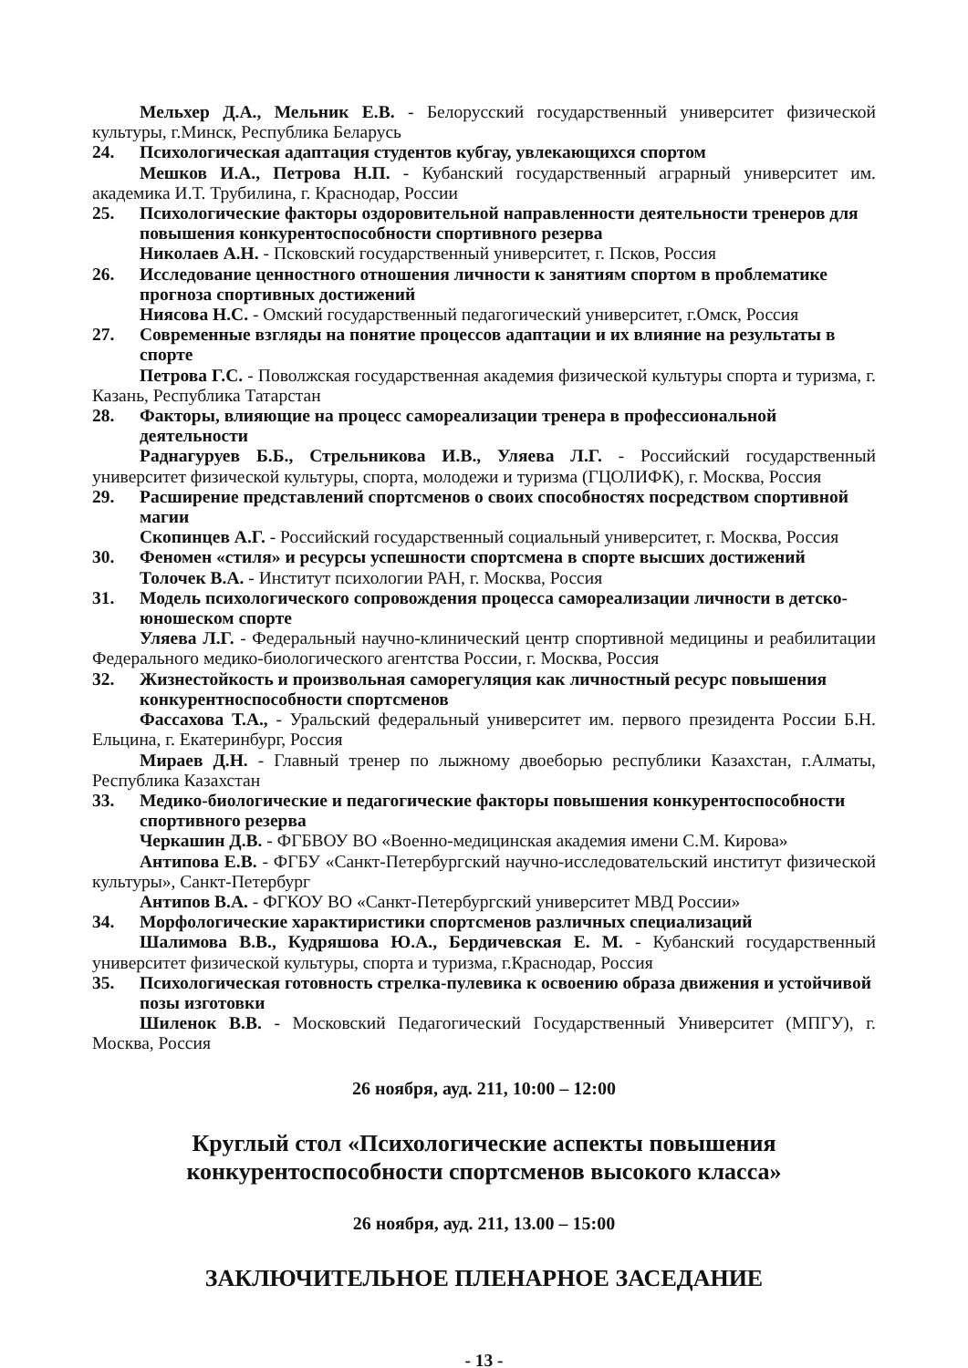Мельхер Д.А., Мельник Е.В. - Белорусский государственный университет физической культуры, г.Минск, Республика Беларусь
24. Психологическая адаптация студентов кубгау, увлекающихся спортом
Мешков И.А., Петрова Н.П. - Кубанский государственный аграрный университет им. академика И.Т. Трубилина, г. Краснодар, России
25. Психологические факторы оздоровительной направленности деятельности тренеров для повышения конкурентоспособности спортивного резерва
Николаев А.Н. - Псковский государственный университет, г. Псков, Россия
26. Исследование ценностного отношения личности к занятиям спортом в проблематике прогноза спортивных достижений
Ниясова Н.С. - Омский государственный педагогический университет, г.Омск, Россия
27. Современные взгляды на понятие процессов адаптации и их влияние на результаты в спорте
Петрова Г.С. - Поволжская государственная академия физической культуры спорта и туризма, г. Казань, Республика Татарстан
28. Факторы, влияющие на процесс самореализации тренера в профессиональной деятельности
Раднагуруев Б.Б., Стрельникова И.В., Уляева Л.Г. - Российский государственный университет физической культуры, спорта, молодежи и туризма (ГЦОЛИФК), г. Москва, Россия
29. Расширение представлений спортсменов о своих способностях посредством спортивной магии
Скопинцев А.Г. - Российский государственный социальный университет, г. Москва, Россия
30. Феномен «стиля» и ресурсы успешности спортсмена в спорте высших достижений
Толочек В.А. - Институт психологии РАН, г. Москва, Россия
31. Модель психологического сопровождения процесса самореализации личности в детско-юношеском спорте
Уляева Л.Г. - Федеральный научно-клинический центр спортивной медицины и реабилитации Федерального медико-биологического агентства России, г. Москва, Россия
32. Жизнестойкость и произвольная саморегуляция как личностный ресурс повышения конкурентноспособности спортсменов
Фассахова Т.А., - Уральский федеральный университет им. первого президента России Б.Н. Ельцина, г. Екатеринбург, Россия
Мираев Д.Н. - Главный тренер по лыжному двоеборью республики Казахстан, г.Алматы, Республика Казахстан
33. Медико-биологические и педагогические факторы повышения конкурентоспособности спортивного резерва
Черкашин Д.В. - ФГБВОУ ВО «Военно-медицинская академия имени С.М. Кирова»
Антипова Е.В. - ФГБУ «Санкт-Петербургский научно-исследовательский институт физической культуры», Санкт-Петербург
Антипов В.А. - ФГКОУ ВО «Санкт-Петербургский университет МВД России»
34. Морфологические характиристики спортсменов различных специализаций
Шалимова В.В., Кудряшова Ю.А., Бердичевская Е. М. - Кубанский государственный университет физической культуры, спорта и туризма, г.Краснодар, Россия
35. Психологическая готовность стрелка-пулевика к освоению образа движения и устойчивой позы изготовки
Шиленок В.В. - Московский Педагогический Государственный Университет (МПГУ), г. Москва, Россия
26 ноября, ауд. 211, 10:00 – 12:00
Круглый стол «Психологические аспекты повышения конкурентоспособности спортсменов высокого класса»
26 ноября, ауд. 211, 13.00 – 15:00
ЗАКЛЮЧИТЕЛЬНОЕ ПЛЕНАРНОЕ ЗАСЕДАНИЕ
- 13 -